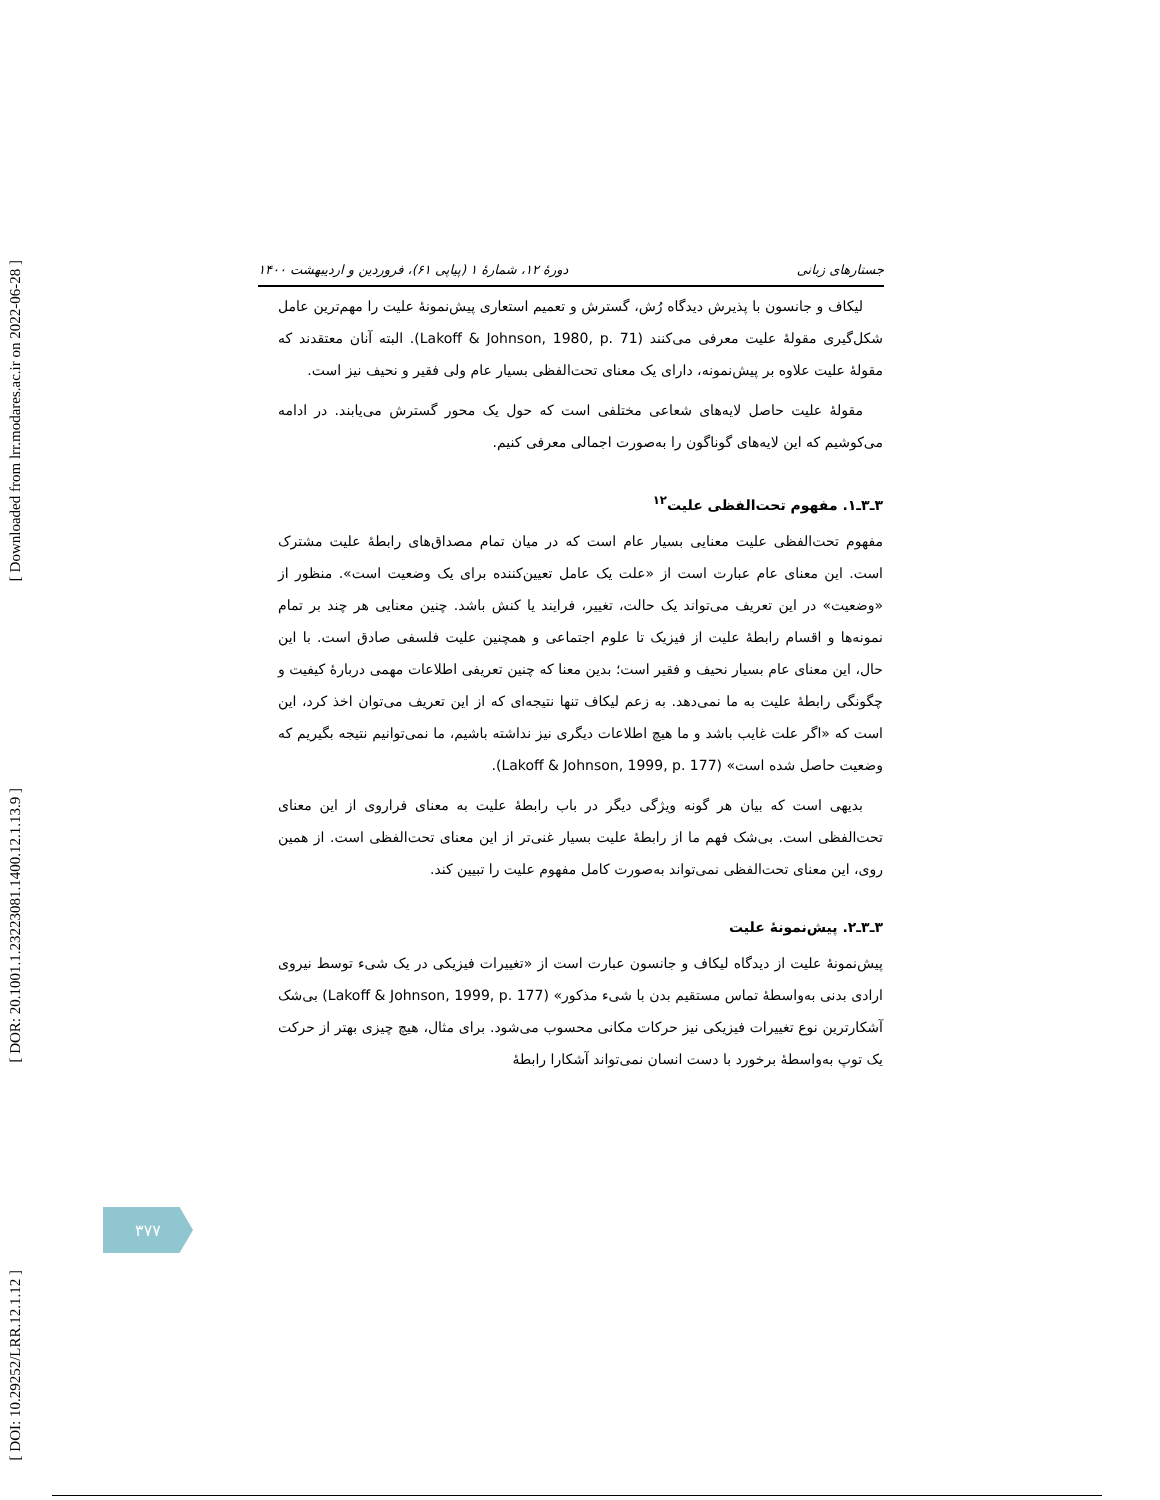[ Downloaded from lrr.modares.ac.ir on 2022-06-28 ]
[ DOR: 20.1001.1.23223081.1400.12.1.13.9 ]
[ DOI: 10.29252/LRR.12.1.12 ]
جستارهای زبانی دورهٔ ۱۲، شمارهٔ ۱ (پیاپی ۶۱)، فروردین و اردیبهشت ۱۴۰۰
لیکاف و جانسون با پذیرش دیدگاه رُش، گسترش و تعمیم استعاری پیش‌نمونهٔ علیت را مهم‌ترین عامل شکل‌گیری مقولهٔ علیت معرفی می‌کنند (Lakoff & Johnson, 1980, p. 71). البته آنان معتقدند که مقولهٔ علیت علاوه بر پیش‌نمونه، دارای یک معنای تحت‌الفظی بسیار عام ولی فقیر و نحیف نیز است.
مقولهٔ علیت حاصل لایه‌های شعاعی مختلفی است که حول یک محور گسترش می‌یابند. در ادامه می‌کوشیم که این لایه‌های گوناگون را به‌صورت اجمالی معرفی کنیم.
۳ـ۳ـ۱. مفهوم تحت‌الفظی علیت<sup>۱۲</sup>
مفهوم تحت‌الفظی علیت معنایی بسیار عام است که در میان تمام مصداق‌های رابطهٔ علیت مشترک است. این معنای عام عبارت است از «علت یک عامل تعیین‌کننده برای یک وضعیت است». منظور از «وضعیت» در این تعریف می‌تواند یک حالت، تغییر، فرایند یا کنش باشد. چنین معنایی هر چند بر تمام نمونه‌ها و اقسام رابطهٔ علیت از فیزیک تا علوم اجتماعی و همچنین علیت فلسفی صادق است. با این حال، این معنای عام بسیار نحیف و فقیر است؛ بدین معنا که چنین تعریفی اطلاعات مهمی دربارهٔ کیفیت و چگونگی رابطهٔ علیت به ما نمی‌دهد. به زعم لیکاف تنها نتیجه‌ای که از این تعریف می‌توان اخذ کرد، این است که «اگر علت غایب باشد و ما هیچ اطلاعات دیگری نیز نداشته باشیم، ما نمی‌توانیم نتیجه بگیریم که وضعیت حاصل شده است» (Lakoff & Johnson, 1999, p. 177).
بدیهی است که بیان هر گونه ویژگی دیگر در باب رابطهٔ علیت به معنای فراروی از این معنای تحت‌الفظی است. بی‌شک فهم ما از رابطهٔ علیت بسیار غنی‌تر از این معنای تحت‌الفظی است. از همین روی، این معنای تحت‌الفظی نمی‌تواند به‌صورت کامل مفهوم علیت را تبیین کند.
۳ـ۳ـ۲. پیش‌نمونهٔ علیت
پیش‌نمونهٔ علیت از دیدگاه لیکاف و جانسون عبارت است از «تغییرات فیزیکی در یک شیء توسط نیروی ارادی بدنی به‌واسطهٔ تماس مستقیم بدن با شیء مذکور» (Lakoff & Johnson, 1999, p. 177) بی‌شک آشکارترین نوع تغییرات فیزیکی نیز حرکات مکانی محسوب می‌شود. برای مثال، هیچ چیزی بهتر از حرکت یک توپ به‌واسطهٔ برخورد با دست انسان نمی‌تواند آشکارا رابطهٔ
۳۷۷